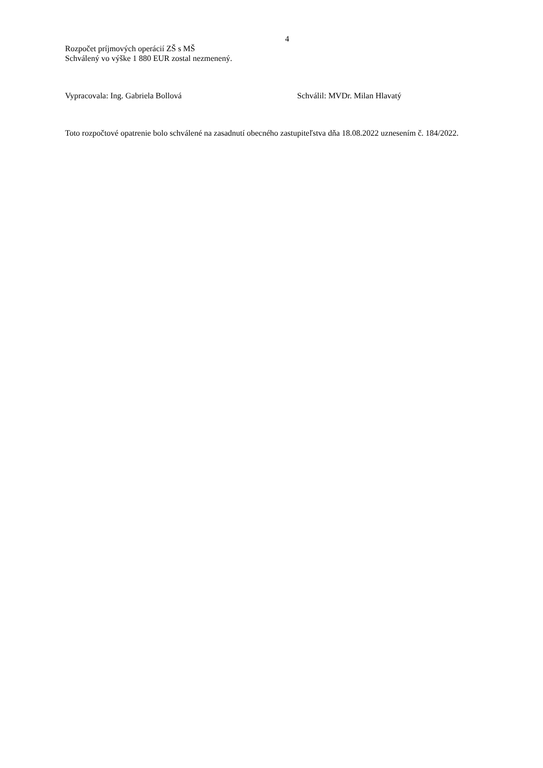4
Rozpočet príjmových operácií ZŠ s MŠ
Schválený vo výške 1 880 EUR zostal nezmenený.
Vypracovala: Ing. Gabriela Bollová Schválil: MVDr. Milan Hlavatý
Toto rozpočtové opatrenie bolo schválené na zasadnutí obecného zastupiteľstva dňa 18.08.2022 uznesením č. 184/2022.